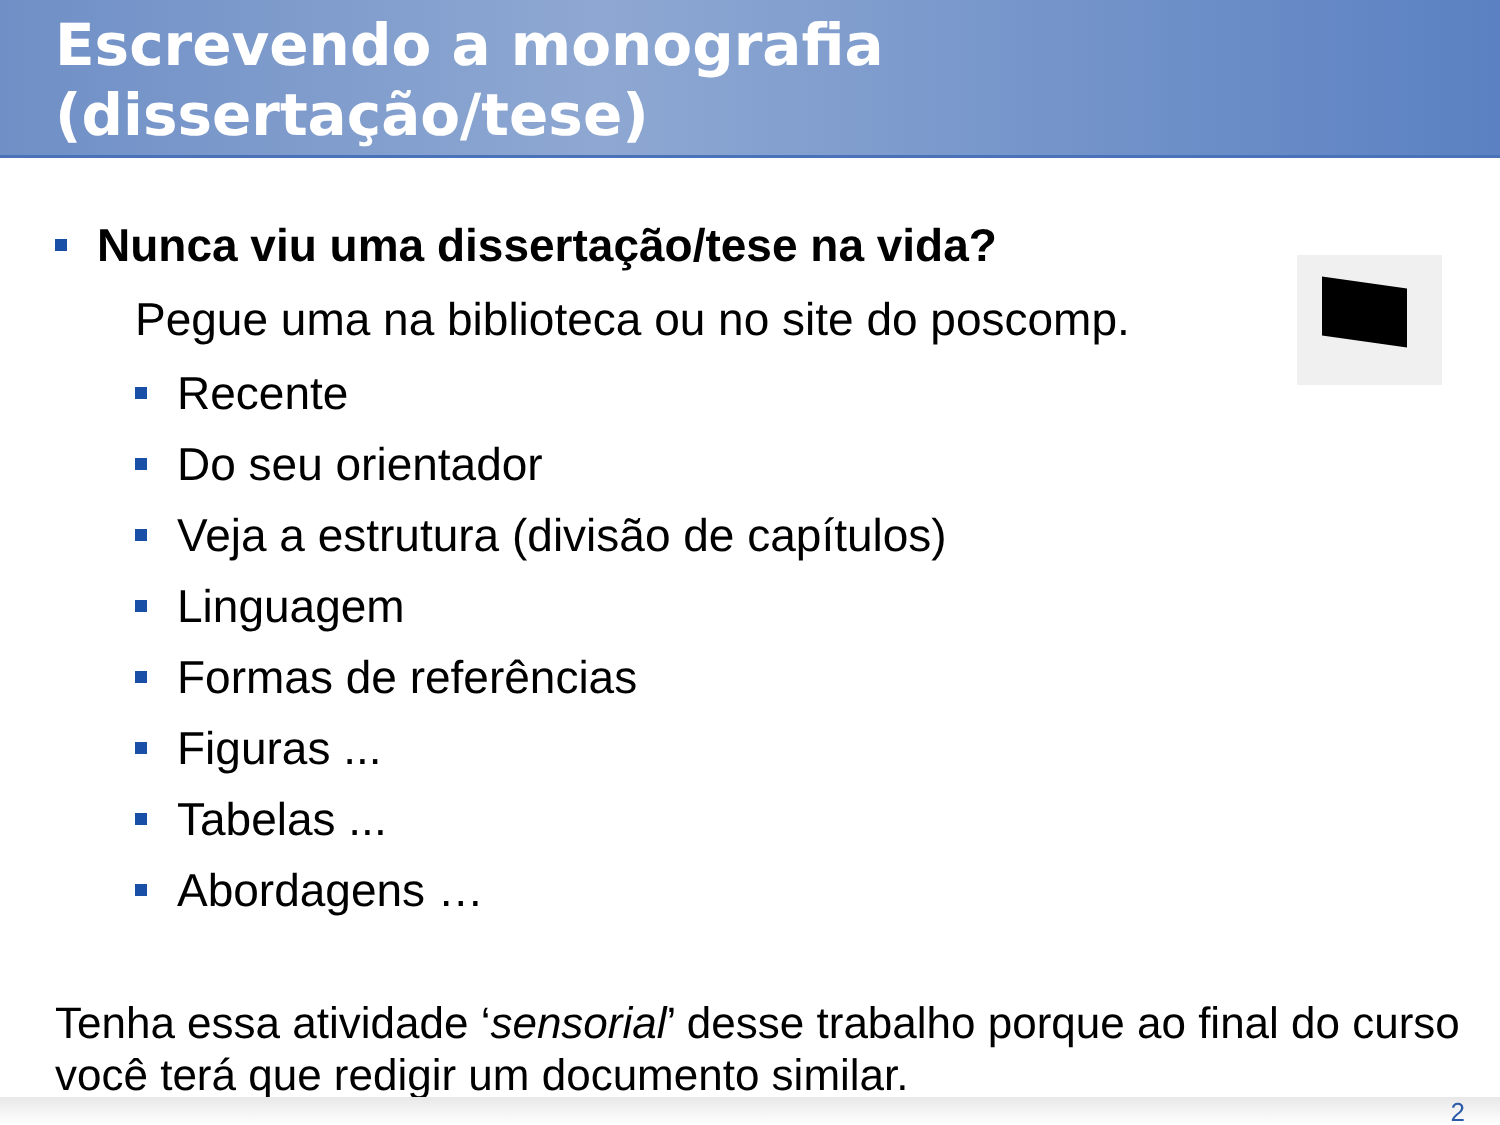Escrevendo a monografia
(dissertação/tese)
Nunca viu uma dissertação/tese na vida?
Pegue uma na biblioteca ou no site do poscomp.
Recente
Do seu orientador
Veja a estrutura (divisão de capítulos)
Linguagem
Formas de referências
Figuras ...
Tabelas ...
Abordagens …
Tenha essa atividade ‘sensorial’ desse trabalho porque ao final do curso você terá que redigir um documento similar.
2